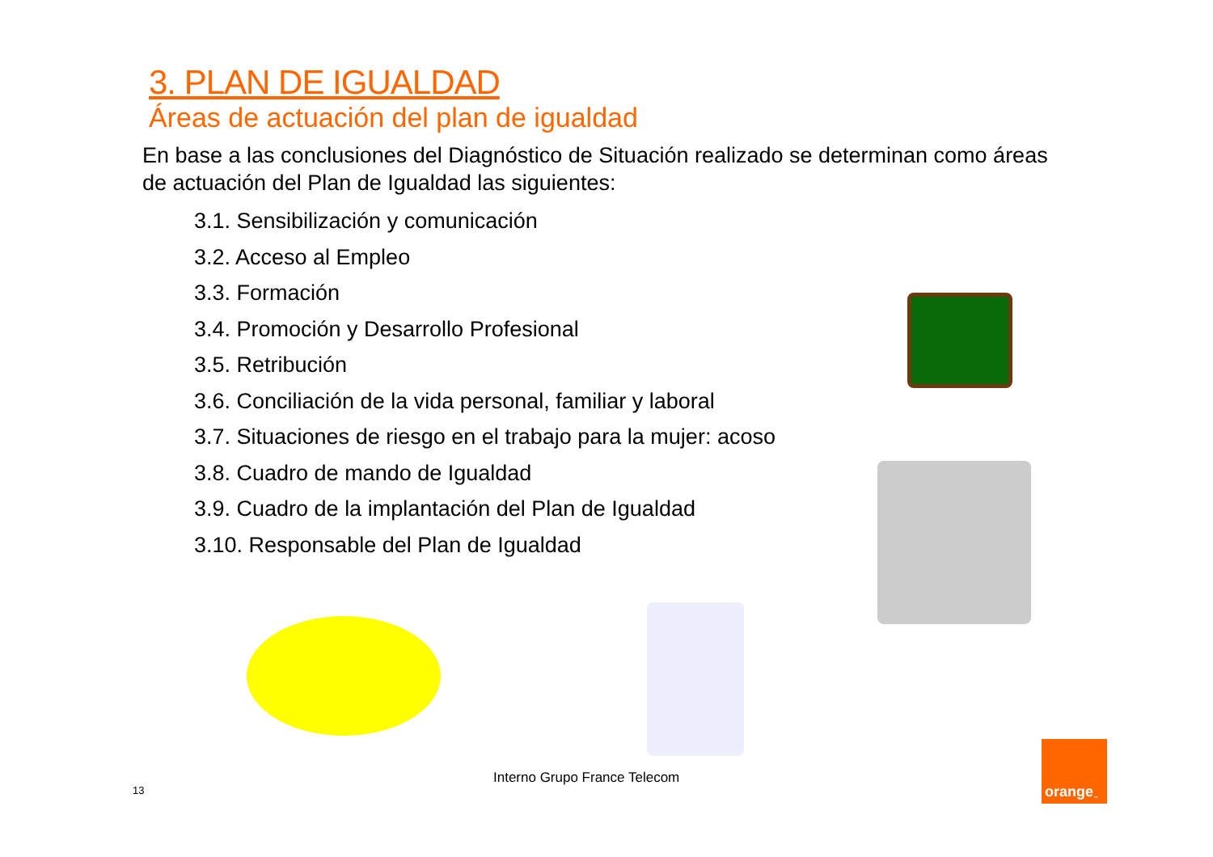3. PLAN DE IGUALDAD
Áreas de actuación del plan de igualdad
En base a las conclusiones del Diagnóstico de Situación realizado se determinan como áreas de actuación del Plan de Igualdad las siguientes:
3.1. Sensibilización y comunicación
3.2. Acceso al Empleo
3.3. Formación
3.4. Promoción y Desarrollo Profesional
3.5. Retribución
3.6. Conciliación de la vida personal, familiar y laboral
3.7. Situaciones de riesgo en el trabajo para la mujer: acoso
3.8. Cuadro de mando de Igualdad
3.9. Cuadro de la implantación del Plan de Igualdad
3.10. Responsable del Plan de Igualdad
Interno Grupo France Telecom
13
orange<sup>™</sup>